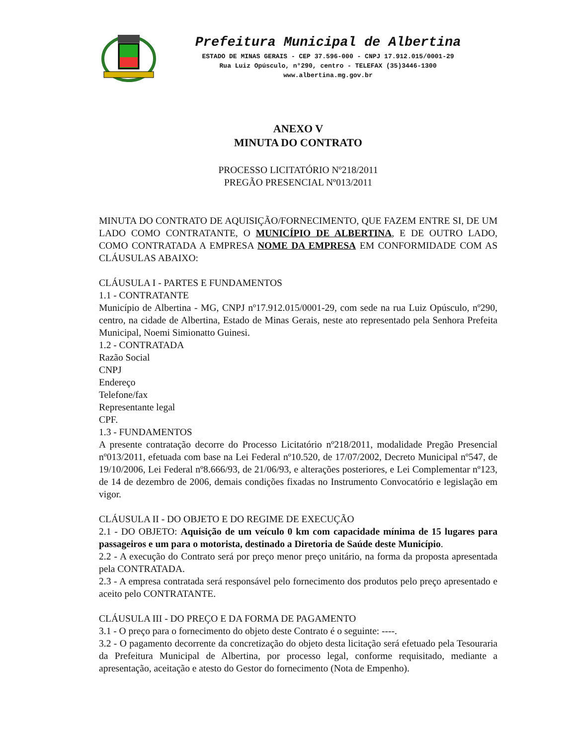Prefeitura Municipal de Albertina
ESTADO DE MINAS GERAIS - CEP 37.596-000 - CNPJ 17.912.015/0001-29
Rua Luiz Opúsculo, n°290, centro - TELEFAX (35)3446-1300
www.albertina.mg.gov.br
ANEXO V
MINUTA DO CONTRATO
PROCESSO LICITATÓRIO Nº218/2011
PREGÃO PRESENCIAL Nº013/2011
MINUTA DO CONTRATO DE AQUISIÇÃO/FORNECIMENTO, QUE FAZEM ENTRE SI, DE UM LADO COMO CONTRATANTE, O MUNICÍPIO DE ALBERTINA, E DE OUTRO LADO, COMO CONTRATADA A EMPRESA NOME DA EMPRESA EM CONFORMIDADE COM AS CLÁUSULAS ABAIXO:
CLÁUSULA I - PARTES E FUNDAMENTOS
1.1 - CONTRATANTE
Município de Albertina - MG, CNPJ nº17.912.015/0001-29, com sede na rua Luiz Opúsculo, nº290, centro, na cidade de Albertina, Estado de Minas Gerais, neste ato representado pela Senhora Prefeita Municipal, Noemi Simionatto Guinesi.
1.2 - CONTRATADA
Razão Social
CNPJ
Endereço
Telefone/fax
Representante legal
CPF.
1.3 - FUNDAMENTOS
A presente contratação decorre do Processo Licitatório nº218/2011, modalidade Pregão Presencial nº013/2011, efetuada com base na Lei Federal nº10.520, de 17/07/2002, Decreto Municipal nº547, de 19/10/2006, Lei Federal nº8.666/93, de 21/06/93, e alterações posteriores, e Lei Complementar nº123, de 14 de dezembro de 2006, demais condições fixadas no Instrumento Convocatório e legislação em vigor.
CLÁUSULA II - DO OBJETO E DO REGIME DE EXECUÇÃO
2.1 - DO OBJETO: Aquisição de um veículo 0 km com capacidade mínima de 15 lugares para passageiros e um para o motorista, destinado a Diretoria de Saúde deste Município.
2.2 - A execução do Contrato será por preço menor preço unitário, na forma da proposta apresentada pela CONTRATADA.
2.3 - A empresa contratada será responsável pelo fornecimento dos produtos pelo preço apresentado e aceito pelo CONTRATANTE.
CLÁUSULA III - DO PREÇO E DA FORMA DE PAGAMENTO
3.1 - O preço para o fornecimento do objeto deste Contrato é o seguinte: ----.
3.2 - O pagamento decorrente da concretização do objeto desta licitação será efetuado pela Tesouraria da Prefeitura Municipal de Albertina, por processo legal, conforme requisitado, mediante a apresentação, aceitação e atesto do Gestor do fornecimento (Nota de Empenho).